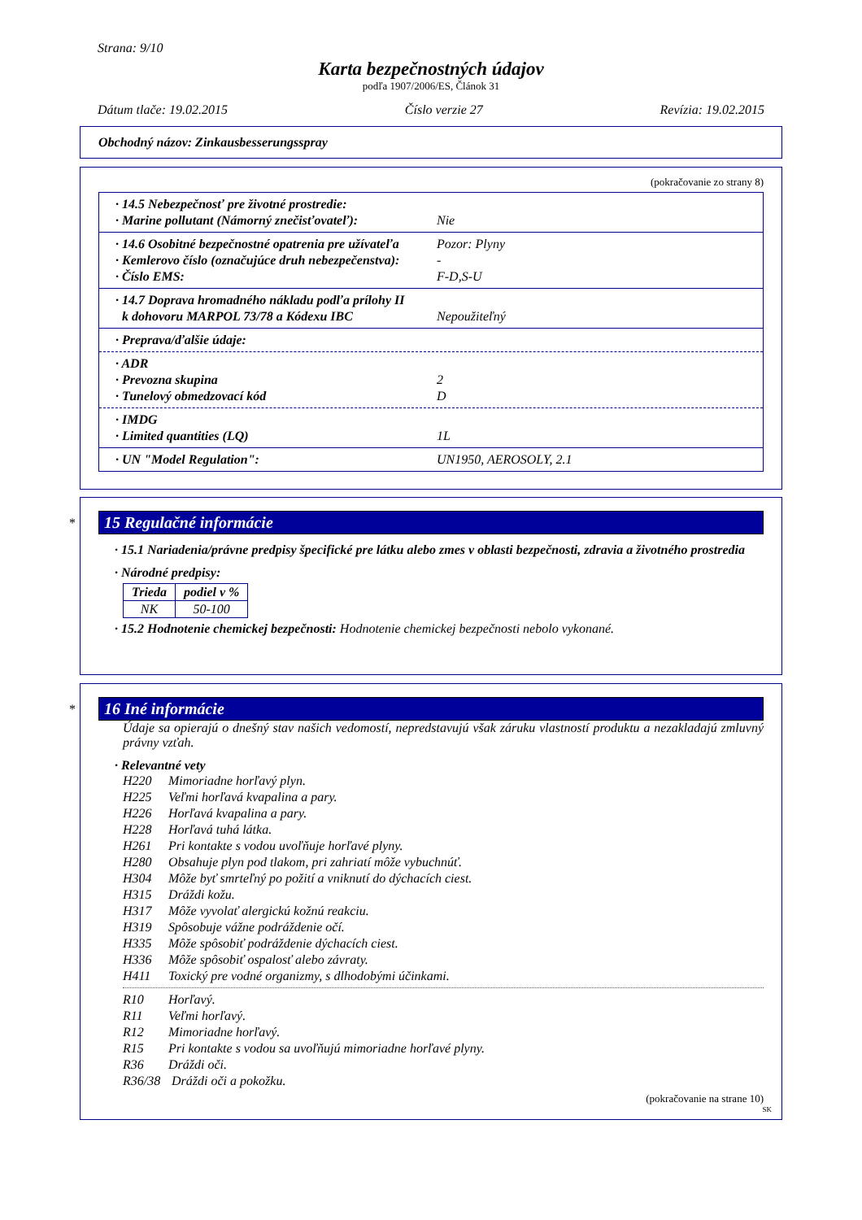Strana: 9/10
Karta bezpečnostných údajov
podľa 1907/2006/ES, Článok 31
Dátum tlače: 19.02.2015 Číslo verzie 27 Revízia: 19.02.2015
Obchodný názov: Zinkausbesserungsspray
(pokračovanie zo strany 8)
· 14.5 Nebezpečnosť pre životné prostredie:
· Marine pollutant (Námorný znečisťovateľ): Nie
· 14.6 Osobitné bezpečnostné opatrenia pre užívateľa Pozor: Plyny
· Kemlerovo číslo (označujúce druh nebezpečenstva): -
· Číslo EMS: F-D,S-U
· 14.7 Doprava hromadného nákladu podľa prílohy II
k dohovoru MARPOL 73/78 a Kódexu IBC Nepoužiteľný
· Preprava/ďalšie údaje:
· ADR
· Prevozna skupina 2
· Tunelový obmedzovací kód D
· IMDG
· Limited quantities (LQ) 1L
· UN "Model Regulation": UN1950, AEROSOLY, 2.1
*
15 Regulačné informácie
· 15.1 Nariadenia/právne predpisy špecifické pre látku alebo zmes v oblasti bezpečnosti, zdravia a životného prostredia
· Národné predpisy:
| Trieda | podiel v % |
| --- | --- |
| NK | 50-100 |
· 15.2 Hodnotenie chemickej bezpečnosti: Hodnotenie chemickej bezpečnosti nebolo vykonané.
*
16 Iné informácie
Údaje sa opierajú o dnešný stav našich vedomostí, nepredstavujú však záruku vlastností produktu a nezakladajú zmluvný právny vzťah.
· Relevantné vety
H220 Mimoriadne horľavý plyn.
H225 Veľmi horľavá kvapalina a pary.
H226 Horľavá kvapalina a pary.
H228 Horľavá tuhá látka.
H261 Pri kontakte s vodou uvoľňuje horľavé plyny.
H280 Obsahuje plyn pod tlakom, pri zahriatí môže vybuchnúť.
H304 Môže byť smrteľný po požití a vniknutí do dýchacích ciest.
H315 Dráždi kožu.
H317 Môže vyvolať alergickú kožnú reakciu.
H319 Spôsobuje vážne podráždenie očí.
H335 Môže spôsobiť podráždenie dýchacích ciest.
H336 Môže spôsobiť ospalosť alebo závraty.
H411 Toxický pre vodné organizmy, s dlhodobými účinkami.
R10 Horľavý.
R11 Veľmi horľavý.
R12 Mimoriadne horľavý.
R15 Pri kontakte s vodou sa uvoľňujú mimoriadne horľavé plyny.
R36 Dráždi oči.
R36/38 Dráždi oči a pokožku.
(pokračovanie na strane 10)
SK